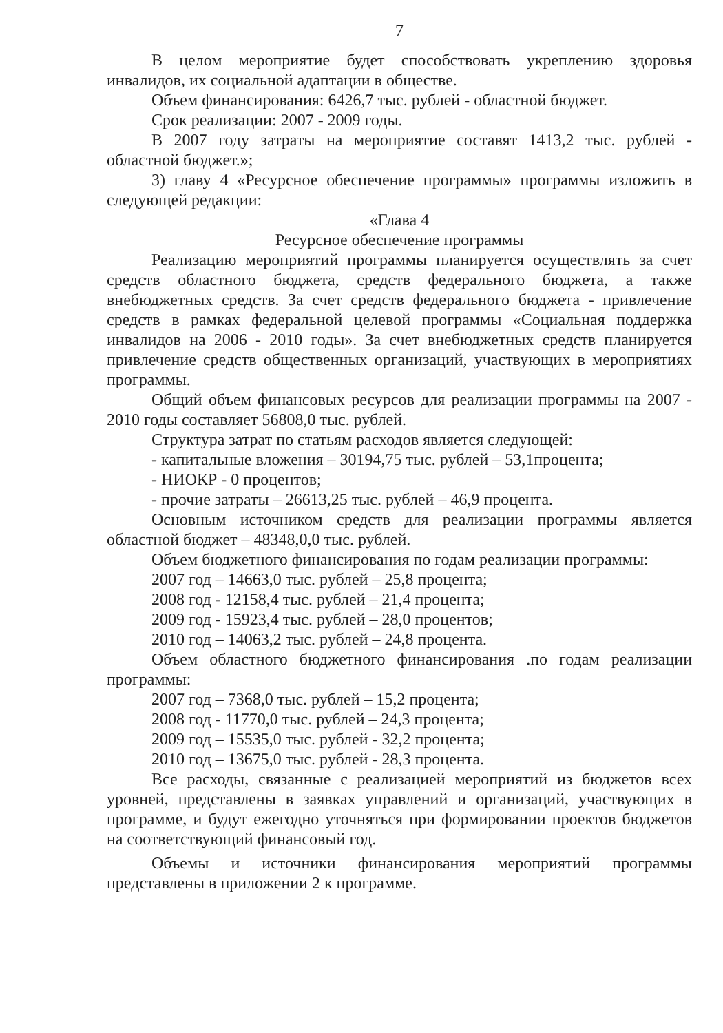7
В целом мероприятие будет способствовать укреплению здоровья инвалидов, их социальной адаптации в обществе.
Объем финансирования: 6426,7 тыс. рублей - областной бюджет.
Срок реализации: 2007 - 2009 годы.
В 2007 году затраты на мероприятие составят 1413,2 тыс. рублей - областной бюджет.»;
3) главу 4 «Ресурсное обеспечение программы» программы изложить в следующей редакции:
«Глава 4
Ресурсное обеспечение программы
Реализацию мероприятий программы планируется осуществлять за счет средств областного бюджета, средств федерального бюджета, а также внебюджетных средств. За счет средств федерального бюджета - привлечение средств в рамках федеральной целевой программы «Социальная поддержка инвалидов на 2006 - 2010 годы». За счет внебюджетных средств планируется привлечение средств общественных организаций, участвующих в мероприятиях программы.
Общий объем финансовых ресурсов для реализации программы на 2007 - 2010 годы составляет 56808,0 тыс. рублей.
Структура затрат по статьям расходов является следующей:
- капитальные вложения – 30194,75 тыс. рублей – 53,1процента;
- НИОКР - 0 процентов;
- прочие затраты – 26613,25 тыс. рублей – 46,9 процента.
Основным источником средств для реализации программы является областной бюджет – 48348,0,0 тыс. рублей.
Объем бюджетного финансирования по годам реализации программы:
2007 год – 14663,0 тыс. рублей – 25,8 процента;
2008 год - 12158,4 тыс. рублей – 21,4 процента;
2009 год - 15923,4 тыс. рублей – 28,0 процентов;
2010 год – 14063,2 тыс. рублей – 24,8 процента.
Объем областного бюджетного финансирования .по годам реализации программы:
2007 год – 7368,0 тыс. рублей – 15,2 процента;
2008 год - 11770,0 тыс. рублей – 24,3 процента;
2009 год – 15535,0 тыс. рублей - 32,2 процента;
2010 год – 13675,0 тыс. рублей - 28,3 процента.
Все расходы, связанные с реализацией мероприятий из бюджетов всех уровней, представлены в заявках управлений и организаций, участвующих в программе, и будут ежегодно уточняться при формировании проектов бюджетов на соответствующий финансовый год.
Объемы и источники финансирования мероприятий программы представлены в приложении 2 к программе.